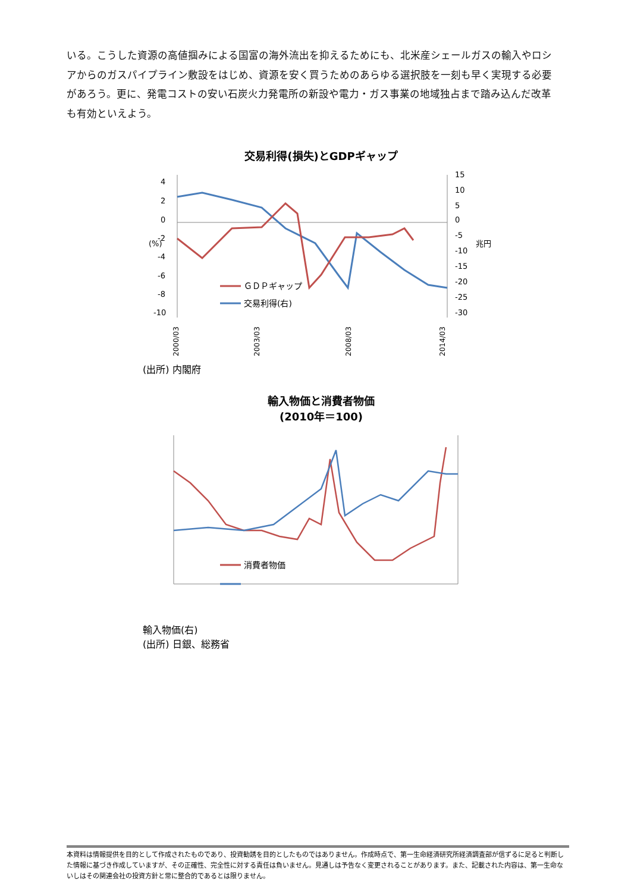いる。こうした資源の高値掴みによる国富の海外流出を抑えるためにも、北米産シェールガスの輸入やロシアからのガスパイプライン敷設をはじめ、資源を安く買うためのあらゆる選択肢を一刻も早く実現する必要があろう。更に、発電コストの安い石炭火力発電所の新設や電力・ガス事業の地域独占まで踏み込んだ改革も有効といえよう。
交易利得(損失)とGDPギャップ
4
2
0
-2
-4
-6
-8
-10
15
10
5
0
-5
-10
-15
-20
-25
-30
(%)
兆円
ＧＤＰギャップ
交易利得(右)
2000/03
2003/03
2008/03
2014/03
(出所) 内閣府
輸入物価と消費者物価
(2010年＝100)
消費者物価
輸入物価(右)
(出所) 日銀、総務省
本資料は情報提供を目的として作成されたものであり、投資勧誘を目的としたものではありません。作成時点で、第一生命経済研究所経済調査部が信ずるに足ると判断した情報に基づき作成していますが、その正確性、完全性に対する責任は負いません。見通しは予告なく変更されることがあります。また、記載された内容は、第一生命ないしはその関連会社の投資方針と常に整合的であるとは限りません。